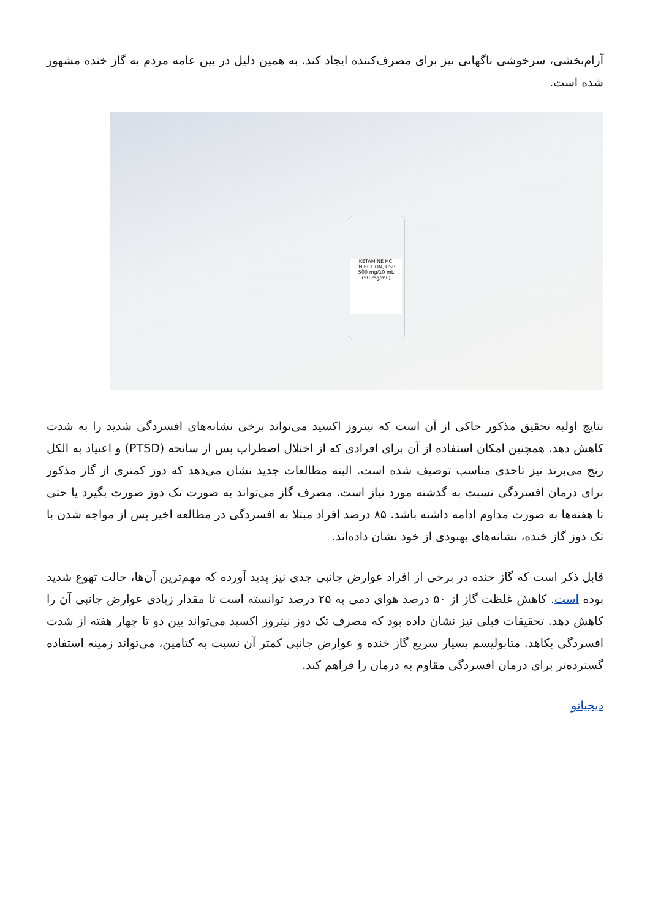آرام‌بخشی، سرخوشی ناگهانی نیز برای مصرف‌کننده ایجاد کند. به همین دلیل در بین عامه مردم به گاز خنده مشهور شده است.
KETAMINE HCl
INJECTION, USP
500 mg/10 mL
(50 mg/mL)
نتایج اولیه تحقیق مذکور حاکی از آن است که نیتروز اکسید می‌تواند برخی نشانه‌های افسردگی شدید را به شدت کاهش دهد. همچنین امکان استفاده از آن برای افرادی که از اختلال اضطراب پس از سانحه (PTSD) و اعتیاد به الکل رنج می‌برند نیز تاحدی مناسب توصیف شده است. البته مطالعات جدید نشان می‌دهد که دوز کمتری از گاز مذکور برای درمان افسردگی نسبت به گذشته مورد نیاز است. مصرف گاز می‌تواند به صورت تک دوز صورت بگیرد یا حتی تا هفته‌ها به صورت مداوم ادامه داشته باشد. ۸۵ درصد افراد مبتلا به افسردگی در مطالعه اخیر پس از مواجه شدن با تک دوز گاز خنده، نشانه‌های بهبودی از خود نشان داده‌اند.
قابل ذکر است که گاز خنده در برخی از افراد عوارض جانبی جدی نیز پدید آورده که مهم‌ترین آن‌ها، حالت تهوع شدید بوده است. کاهش غلظت گاز از ۵۰ درصد هوای دمی به ۲۵ درصد توانسته است تا مقدار زیادی عوارض جانبی آن را کاهش دهد. تحقیقات قبلی نیز نشان داده بود که مصرف تک دوز نیتروز اکسید می‌تواند بین دو تا چهار هفته از شدت افسردگی بکاهد. متابولیسم بسیار سریع گاز خنده و عوارض جانبی کمتر آن نسبت به کتامین، می‌تواند زمینه استفاده گسترده‌تر برای درمان افسردگی مقاوم به درمان را فراهم کند.
دیجیاتو